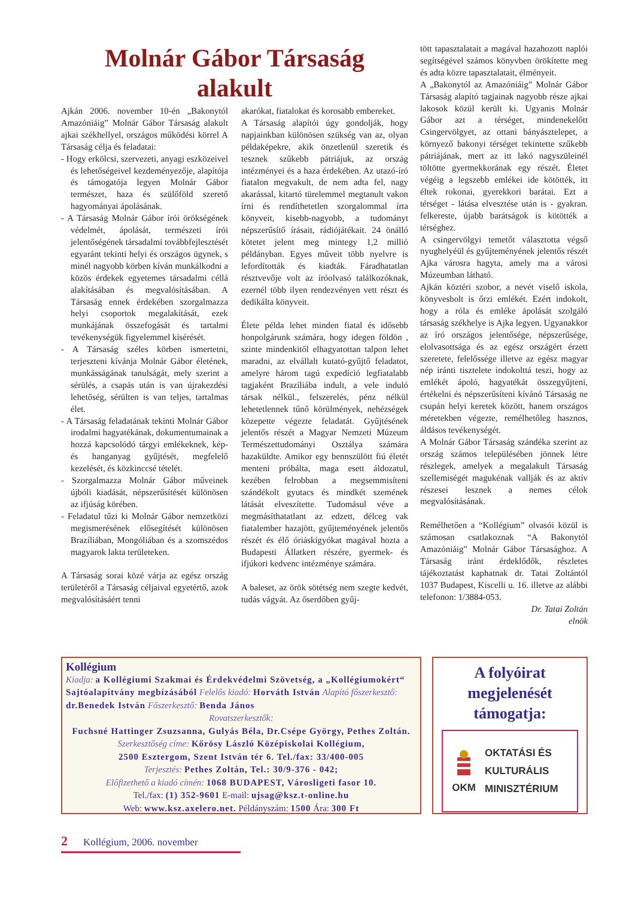Molnár Gábor Társaság
alakult
Ajkán 2006. november 10-én „Bakonytól Amazóniáig” Molnár Gábor Társaság alakult ajkai székhellyel, országos működési körrel A Társaság célja és feladatai:
- Hogy erkölcsi, szervezeti, anyagi eszközeivel és lehetőségeivel kezdeményezője, alapítója és támogatója legyen Molnár Gábor természet, haza és szülőföld szerető hagyományai ápolásának.
- A Társaság Molnár Gábor írói örökségének védelmét, ápolását, természeti írói jelentőségének társadalmi továbbfejlesztését egyaránt tekinti helyi és országos ügynek, s minél nagyobb körben kíván munkálkodni a közös érdekek egyetemes társadalmi céllá alakításában és megvalósításában. A Társaság ennek érdekében szorgalmazza helyi csoportok megalakítását, ezek munkájának összefogását és tartalmi tevékenységük figyelemmel kísérését.
- A Társaság széles körben ismertetni, terjeszteni kívánja Molnár Gábor életének, munkásságának tanulságát, mely szerint a sérülés, a csapás után is van újrakezdési lehetőség, sérülten is van teljes, tartalmas élet.
- A Társaság feladatának tekinti Molnár Gábor irodalmi hagyatékának, dokumentumainak a hozzá kapcsolódó tárgyi emlékeknek, kép- és hanganyag gyűjtését, megfelelő kezelését, és közkinccsé tételét.
- Szorgalmazza Molnár Gábor műveinek újbóli kiadását, népszerűsítését különösen az ifjúság körében.
- Feladatul tűzi ki Molnár Gábor nemzetközi megismerésének elősegítését különösen Brazíliában, Mongóliában és a szomszédos magyarok lakta területeken.
A Társaság sorai közé várja az egész ország területéről a Társaság céljaival egyetértő, azok megvalósításáért tenni
akarókat, fiatalokat és korosabb embereket.
A Társaság alapítói úgy gondolják, hogy napjainkban különösen szükség van az, olyan példaképekre, akik önzetlenül szeretik és tesznek szűkebb pátriájuk, az ország intézményei és a haza érdekében. Az utazó-író fiatalon megvakult, de nem adta fel, nagy akarással, kitartó türelemmel megtanult vakon írni és rendíthetetlen szorgalommal írta könyveit, kisebb-nagyobb, a tudományt népszerűsítő írásait, rádiójátékait. 24 önálló kötetet jelent meg mintegy 1,2 millió példányban. Egyes műveit több nyelvre is lefordították és kiadták. Fáradhatatlan résztvevője volt az íróolvasó találkozóknak, ezernél több ilyen rendezvényen vett részt és dedikálta könyveit.
Élete példa lehet minden fiatal és idősebb honpolgárunk számára, hogy idegen földön , szinte mindenkitől elhagyatottan talpon lehet maradni, az elvállalt kutató-gyűjtő feladatot, amelyre három tagú expedíció legfiatalabb tagjaként Brazíliába indult, a vele induló társak nélkül., felszerelés, pénz nélkül lehetetlennek tűnő körülmények, nehézségek közepette végezte feladatát. Gyűjtésének jelentős részét a Magyar Nemzeti Múzeum Természettudományi Osztálya számára hazaküldte. Amikor egy bennszülött fiú életét menteni próbálta, maga esett áldozatul, kezében felrobban a megsemmisíteni szándékolt gyutacs és mindkét szemének látását elveszítette. Tudomásul véve a megmásíthatatlant az edzett, délceg vak fiatalember hazajött, gyűjteményének jelentős részét és élő óriáskígyókat magával hozta a Budapesti Állatkert részére, gyermek- és ifjúkori kedvenc intézménye számára.
A baleset, az örök sötétség nem szegte kedvét, tudás vágyát. Az őserdőben gyűj-
tött tapasztalatait a magával hazahozott naplói segítségével számos könyvben örökítette meg és adta közre tapasztalatait, élményeit.
A „Bakonytól az Amazóniáig” Molnár Gábor Társaság alapító tagjainak nagyobb része ajkai lakosok közül került ki. Ugyanis Molnár Gábor azt a térséget, mindenekelőtt Csingervölgyet, az ottani bányásztelepet, a környező bakonyi térséget tekintette szűkebb pátriájának, mert az itt lakó nagyszüleinél töltötte gyermekkorának egy részét. Életet végéig a legszebb emlékei ide kötötték, itt éltek rokonai, gyerekkori barátai. Ezt a térséget - látása elvesztése után is - gyakran. felkereste, újabb barátságok is kötötték a térséghez.
A csingervölgyi temetőt választotta végső nyughelyéül és gyűjteményének jelentős részét Ajka városra hagyta, amely ma a városi Múzeumban látható.
Ajkán köztéri szobor, a nevét viselő iskola, könyvesbolt is őrzi emlékét. Ezért indokolt, hogy a róla és emléke ápolását szolgáló társaság székhelye is Ajka legyen. Ugyanakkor az író országos jelentősége, népszerűsége, elolvasottsága és az egész országért érzett szeretete, felelőssége illetve az egész magyar nép iránti tisztelete indokolttá teszi, hogy az emlékét ápoló, hagyatékát összegyűjteni, értékelni és népszerűsíteni kívánó Társaság ne csupán helyi keretek között, hanem országos méretekben végezte, remélhetőleg hasznos, áldásos tevékenységét.
A Molnár Gábor Társaság szándéka szerint az ország számos településében jönnek létre részlegek, amelyek a megalakult Társaság szellemiségét magukénak vallják és az aktív részesei lesznek a nemes célok megvalósításának.
Remélhetően a “Kollégium” olvasói közül is számosan csatlakoznak “A Bakonytól Amazóniáig” Molnár Gábor Társasághoz. A Társaság iránt érdeklődők, részletes tájékoztatást kaphatnak dr. Tatai Zoltántól 1037 Budapest, Kiscelli u. 16. illetve az alábbi telefonon: 1/3884-053.
Dr. Tatai Zoltán
elnök
Kollégium
Kiadja: a Kollégiumi Szakmai és Érdekvédelmi Szövetség, a „Kollégiumokért“ Sajtóalapítvány megbízásából Felelős kiadó: Horváth István Alapító főszerkesztő: dr.Benedek István Főszerkesztő: Benda János
Rovatszerkesztők:
Fuchsné Hattinger Zsuzsanna, Gulyás Béla, Dr.Csépe György, Pethes Zoltán.
Szerkesztőség címe: Kőrösy László Középiskolai Kollégium,
2500 Esztergom, Szent István tér 6. Tel./fax: 33/400-005
Terjesztés: Pethes Zoltán, Tel.: 30/9-376 - 042;
Előfizethető a kiadó címén: 1068 BUDAPEST, Városligeti fasor 10.
Tel./fax: (1) 352-9601 E-mail: ujsag@ksz.t-online.hu
Web: www.ksz.axelero.net. Példányszám: 1500 Ára: 300 Ft
A folyóirat megjelenését támogatja:
OKM
OKTATÁSI ÉS
KULTURÁLIS
MINISZTÉRIUM
2 Kollégium, 2006. november